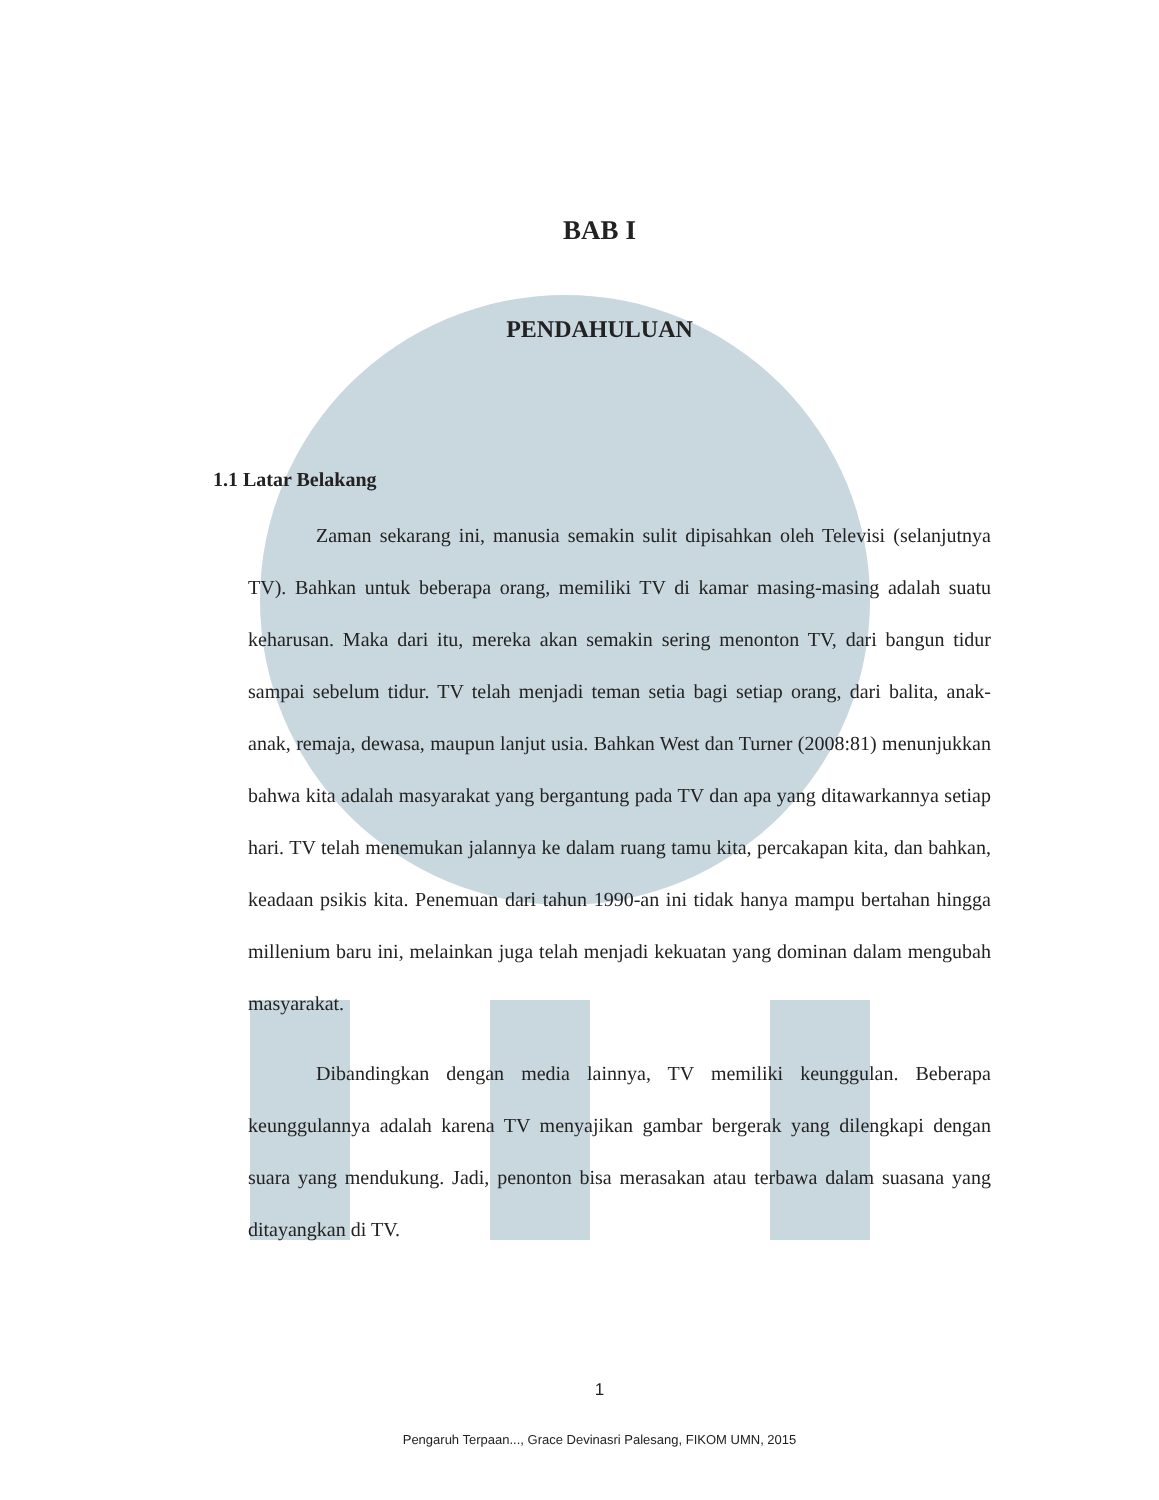BAB I
PENDAHULUAN
1.1 Latar Belakang
Zaman sekarang ini, manusia semakin sulit dipisahkan oleh Televisi (selanjutnya TV). Bahkan untuk beberapa orang, memiliki TV di kamar masing-masing adalah suatu keharusan. Maka dari itu, mereka akan semakin sering menonton TV, dari bangun tidur sampai sebelum tidur. TV telah menjadi teman setia bagi setiap orang, dari balita, anak-anak, remaja, dewasa, maupun lanjut usia. Bahkan West dan Turner (2008:81) menunjukkan bahwa kita adalah masyarakat yang bergantung pada TV dan apa yang ditawarkannya setiap hari. TV telah menemukan jalannya ke dalam ruang tamu kita, percakapan kita, dan bahkan, keadaan psikis kita. Penemuan dari tahun 1990-an ini tidak hanya mampu bertahan hingga millenium baru ini, melainkan juga telah menjadi kekuatan yang dominan dalam mengubah masyarakat.
Dibandingkan dengan media lainnya, TV memiliki keunggulan. Beberapa keunggulannya adalah karena TV menyajikan gambar bergerak yang dilengkapi dengan suara yang mendukung. Jadi, penonton bisa merasakan atau terbawa dalam suasana yang ditayangkan di TV.
1
Pengaruh Terpaan..., Grace Devinasri Palesang, FIKOM UMN, 2015